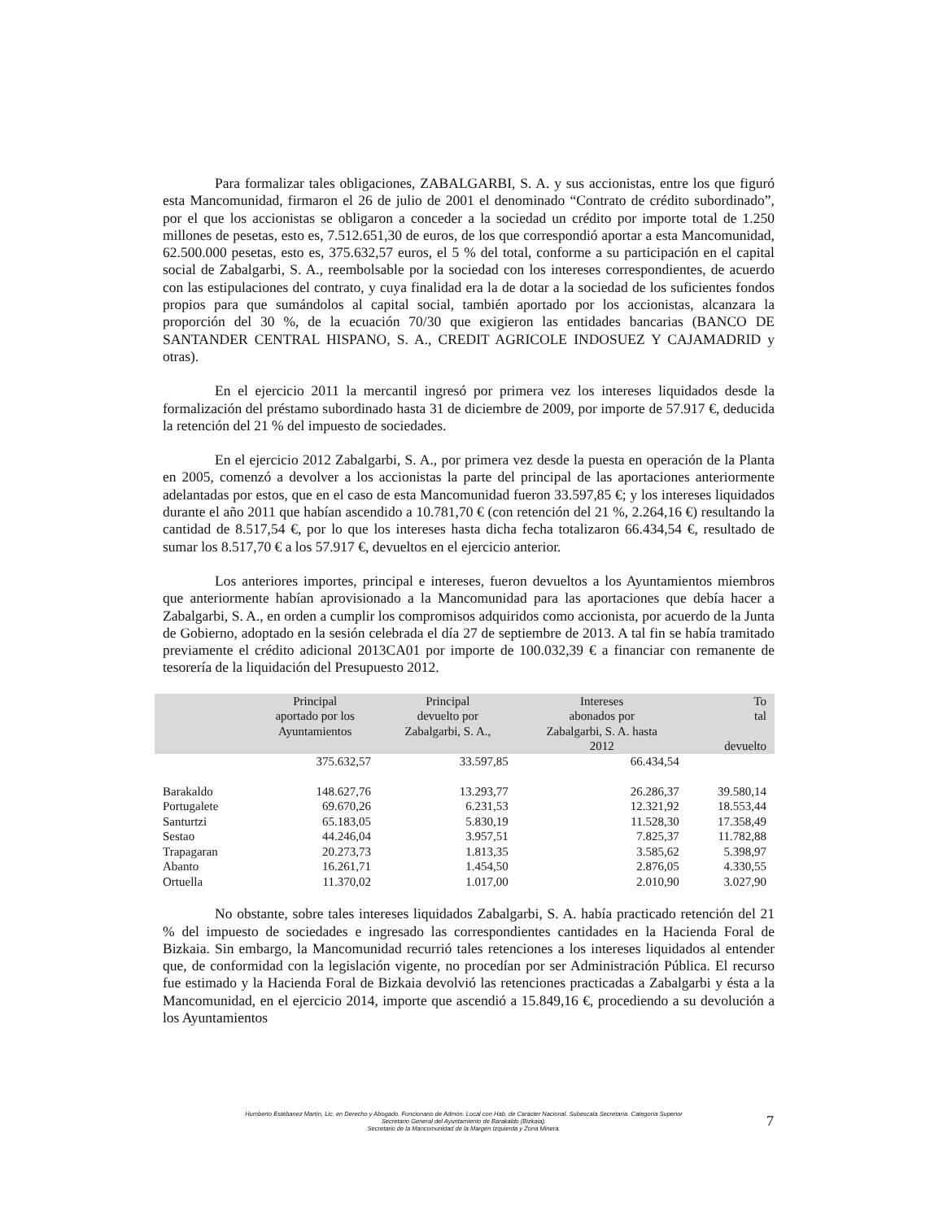Para formalizar tales obligaciones, ZABALGARBI, S. A. y sus accionistas, entre los que figuró esta Mancomunidad, firmaron el 26 de julio de 2001 el denominado “Contrato de crédito subordinado”, por el que los accionistas se obligaron a conceder a la sociedad un crédito por importe total de 1.250 millones de pesetas, esto es, 7.512.651,30 de euros, de los que correspondió aportar a esta Mancomunidad, 62.500.000 pesetas, esto es, 375.632,57 euros, el 5 % del total, conforme a su participación en el capital social de Zabalgarbi, S. A., reembolsable por la sociedad con los intereses correspondientes, de acuerdo con las estipulaciones del contrato, y cuya finalidad era la de dotar a la sociedad de los suficientes fondos propios para que sumándolos al capital social, también aportado por los accionistas, alcanzara la proporción del 30 %, de la ecuación 70/30 que exigieron las entidades bancarias (BANCO DE SANTANDER CENTRAL HISPANO, S. A., CREDIT AGRICOLE INDOSUEZ Y CAJAMADRID y otras).
En el ejercicio 2011 la mercantil ingresó por primera vez los intereses liquidados desde la formalización del préstamo subordinado hasta 31 de diciembre de 2009, por importe de 57.917 €, deducida la retención del 21 % del impuesto de sociedades.
En el ejercicio 2012 Zabalgarbi, S. A., por primera vez desde la puesta en operación de la Planta en 2005, comenzó a devolver a los accionistas la parte del principal de las aportaciones anteriormente adelantadas por estos, que en el caso de esta Mancomunidad fueron 33.597,85 €; y los intereses liquidados durante el año 2011 que habían ascendido a 10.781,70 € (con retención del 21 %, 2.264,16 €) resultando la cantidad de 8.517,54 €, por lo que los intereses hasta dicha fecha totalizaron 66.434,54 €, resultado de sumar los 8.517,70 € a los 57.917 €, devueltos en el ejercicio anterior.
Los anteriores importes, principal e intereses, fueron devueltos a los Ayuntamientos miembros que anteriormente habían aprovisionado a la Mancomunidad para las aportaciones que debía hacer a Zabalgarbi, S. A., en orden a cumplir los compromisos adquiridos como accionista, por acuerdo de la Junta de Gobierno, adoptado en la sesión celebrada el día 27 de septiembre de 2013. A tal fin se había tramitado previamente el crédito adicional 2013CA01 por importe de 100.032,39 € a financiar con remanente de tesorería de la liquidación del Presupuesto 2012.
| | Principal aportado por los Ayuntamientos | Principal devuelto por Zabalgarbi, S. A., | Intereses abonados por Zabalgarbi, S. A. hasta 2012 | To tal devuelto |
| --- | --- | --- | --- | --- |
| | 375.632,57 | 33.597,85 | 66.434,54 | |
| Barakaldo | 148.627,76 | 13.293,77 | 26.286,37 | 39.580,14 |
| Portugalete | 69.670,26 | 6.231,53 | 12.321,92 | 18.553,44 |
| Santurtzi | 65.183,05 | 5.830,19 | 11.528,30 | 17.358,49 |
| Sestao | 44.246,04 | 3.957,51 | 7.825,37 | 11.782,88 |
| Trapagaran | 20.273,73 | 1.813,35 | 3.585,62 | 5.398,97 |
| Abanto | 16.261,71 | 1.454,50 | 2.876,05 | 4.330,55 |
| Ortuella | 11.370,02 | 1.017,00 | 2.010,90 | 3.027,90 |
No obstante, sobre tales intereses liquidados Zabalgarbi, S. A. había practicado retención del 21 % del impuesto de sociedades e ingresado las correspondientes cantidades en la Hacienda Foral de Bizkaia. Sin embargo, la Mancomunidad recurrió tales retenciones a los intereses liquidados al entender que, de conformidad con la legislación vigente, no procedían por ser Administración Pública. El recurso fue estimado y la Hacienda Foral de Bizkaia devolvió las retenciones practicadas a Zabalgarbi y ésta a la Mancomunidad, en el ejercicio 2014, importe que ascendió a 15.849,16 €, procediendo a su devolución a los Ayuntamientos
Humberto Estébanez Martín, Lic. en Derecho y Abogado. Funcionario de Admón. Local con Hab. de Carácter Nacional. Subescala Secretaría. Categoría Superior
Secretario General del Ayuntamiento de Barakaldo (Bizkaia).
Secretario de la Mancomunidad de la Margen Izquierda y Zona Minera.
7